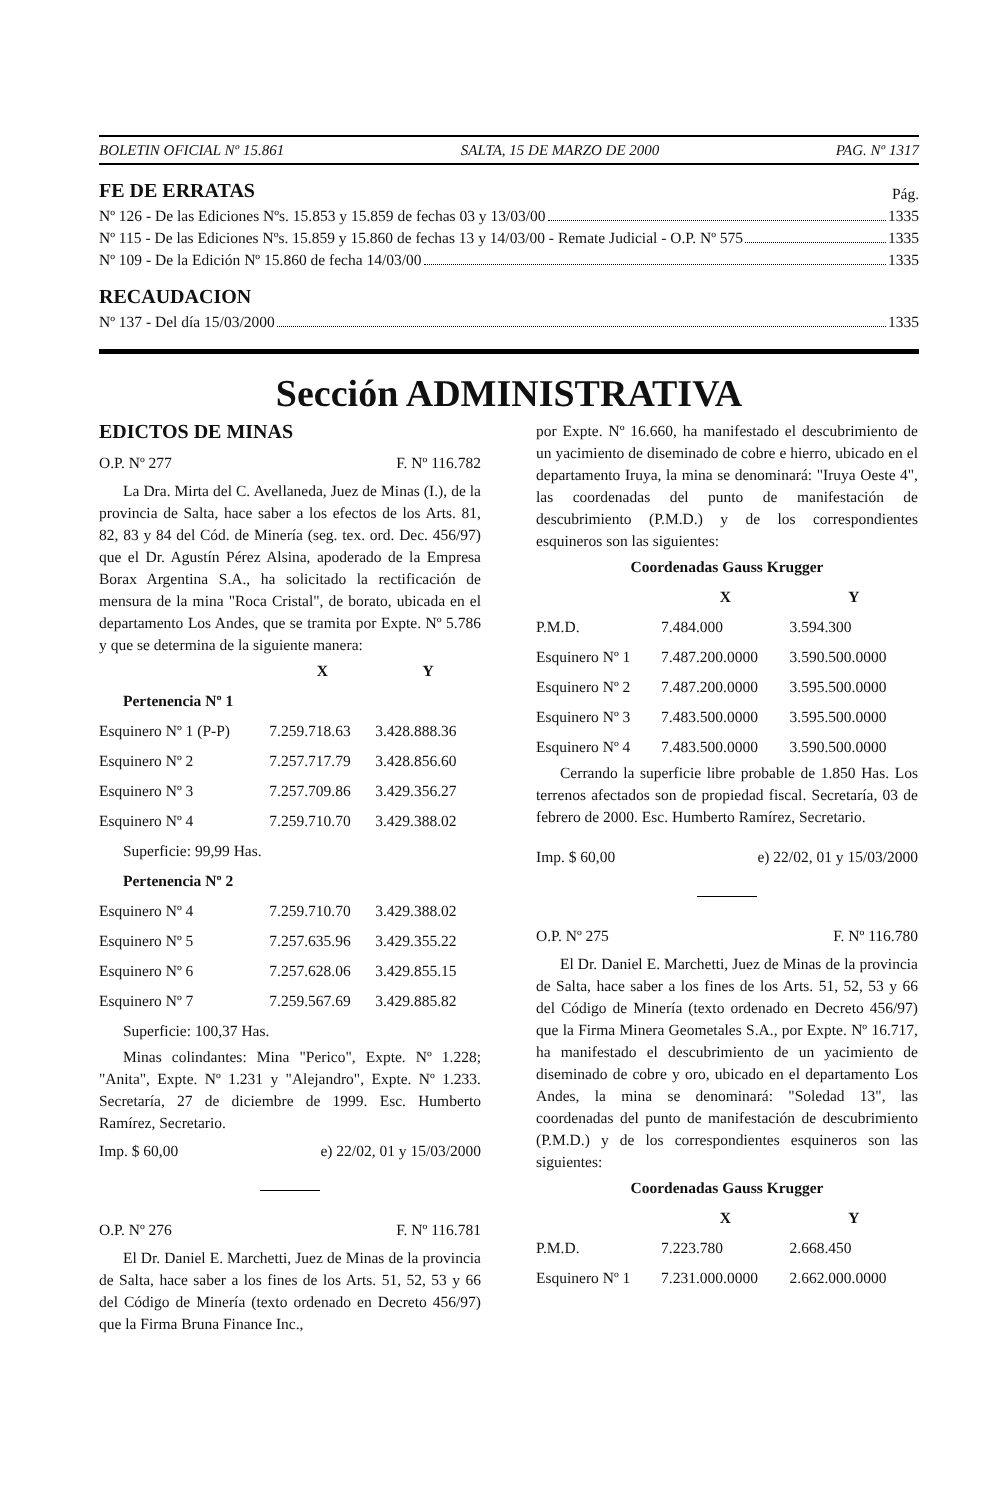BOLETIN OFICIAL Nº 15.861 SALTA, 15 DE MARZO DE 2000 PAG. Nº 1317
FE DE ERRATAS
Pág.
Nº 126 - De las Ediciones Nºs. 15.853 y 15.859 de fechas 03 y 13/03/00 1335
Nº 115 - De las Ediciones Nºs. 15.859 y 15.860 de fechas 13 y 14/03/00 - Remate Judicial - O.P. Nº 575 1335
Nº 109 - De la Edición Nº 15.860 de fecha 14/03/00 1335
RECAUDACION
Nº 137 - Del día 15/03/2000 1335
Sección ADMINISTRATIVA
EDICTOS DE MINAS
O.P. Nº 277 F. Nº 116.782
La Dra. Mirta del C. Avellaneda, Juez de Minas (I.), de la provincia de Salta, hace saber a los efectos de los Arts. 81, 82, 83 y 84 del Cód. de Minería (seg. tex. ord. Dec. 456/97) que el Dr. Agustín Pérez Alsina, apoderado de la Empresa Borax Argentina S.A., ha solicitado la rectificación de mensura de la mina "Roca Cristal", de borato, ubicada en el departamento Los Andes, que se tramita por Expte. Nº 5.786 y que se determina de la siguiente manera:
| | X | Y |
| --- | --- | --- |
| Pertenencia Nº 1 | | |
| Esquinero Nº 1 (P-P) | 7.259.718.63 | 3.428.888.36 |
| Esquinero Nº 2 | 7.257.717.79 | 3.428.856.60 |
| Esquinero Nº 3 | 7.257.709.86 | 3.429.356.27 |
| Esquinero Nº 4 | 7.259.710.70 | 3.429.388.02 |
| Superficie: 99,99 Has. | | |
| Pertenencia Nº 2 | | |
| Esquinero Nº 4 | 7.259.710.70 | 3.429.388.02 |
| Esquinero Nº 5 | 7.257.635.96 | 3.429.355.22 |
| Esquinero Nº 6 | 7.257.628.06 | 3.429.855.15 |
| Esquinero Nº 7 | 7.259.567.69 | 3.429.885.82 |
| Superficie: 100,37 Has. | | |
Minas colindantes: Mina "Perico", Expte. Nº 1.228; "Anita", Expte. Nº 1.231 y "Alejandro", Expte. Nº 1.233. Secretaría, 27 de diciembre de 1999. Esc. Humberto Ramírez, Secretario.
Imp. $ 60,00 e) 22/02, 01 y 15/03/2000
O.P. Nº 276 F. Nº 116.781
El Dr. Daniel E. Marchetti, Juez de Minas de la provincia de Salta, hace saber a los fines de los Arts. 51, 52, 53 y 66 del Código de Minería (texto ordenado en Decreto 456/97) que la Firma Bruna Finance Inc.,
por Expte. Nº 16.660, ha manifestado el descubrimiento de un yacimiento de diseminado de cobre e hierro, ubicado en el departamento Iruya, la mina se denominará: "Iruya Oeste 4", las coordenadas del punto de manifestación de descubrimiento (P.M.D.) y de los correspondientes esquineros son las siguientes:
| Coordenadas Gauss Krugger | | |
| --- | --- | --- |
| | X | Y |
| P.M.D. | 7.484.000 | 3.594.300 |
| Esquinero Nº 1 | 7.487.200.0000 | 3.590.500.0000 |
| Esquinero Nº 2 | 7.487.200.0000 | 3.595.500.0000 |
| Esquinero Nº 3 | 7.483.500.0000 | 3.595.500.0000 |
| Esquinero Nº 4 | 7.483.500.0000 | 3.590.500.0000 |
Cerrando la superficie libre probable de 1.850 Has. Los terrenos afectados son de propiedad fiscal. Secretaría, 03 de febrero de 2000. Esc. Humberto Ramírez, Secretario.
Imp. $ 60,00 e) 22/02, 01 y 15/03/2000
O.P. Nº 275 F. Nº 116.780
El Dr. Daniel E. Marchetti, Juez de Minas de la provincia de Salta, hace saber a los fines de los Arts. 51, 52, 53 y 66 del Código de Minería (texto ordenado en Decreto 456/97) que la Firma Minera Geometales S.A., por Expte. Nº 16.717, ha manifestado el descubrimiento de un yacimiento de diseminado de cobre y oro, ubicado en el departamento Los Andes, la mina se denominará: "Soledad 13", las coordenadas del punto de manifestación de descubrimiento (P.M.D.) y de los correspondientes esquineros son las siguientes:
| Coordenadas Gauss Krugger | | |
| --- | --- | --- |
| | X | Y |
| P.M.D. | 7.223.780 | 2.668.450 |
| Esquinero Nº 1 | 7.231.000.0000 | 2.662.000.0000 |